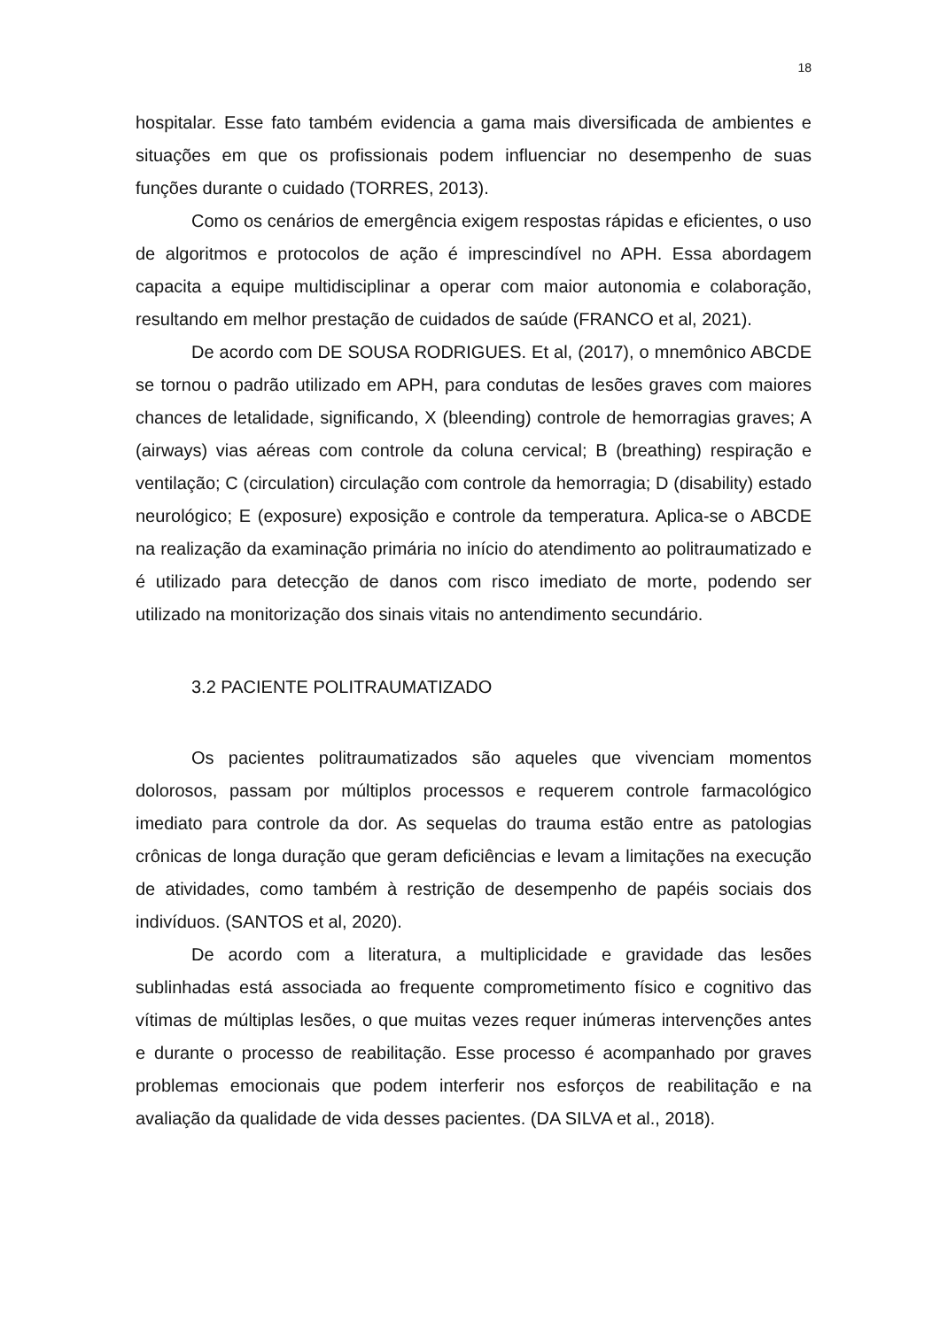18
hospitalar. Esse fato também evidencia a gama mais diversificada de ambientes e situações em que os profissionais podem influenciar no desempenho de suas funções durante o cuidado (TORRES, 2013).
Como os cenários de emergência exigem respostas rápidas e eficientes, o uso de algoritmos e protocolos de ação é imprescindível no APH. Essa abordagem capacita a equipe multidisciplinar a operar com maior autonomia e colaboração, resultando em melhor prestação de cuidados de saúde (FRANCO et al, 2021).
De acordo com DE SOUSA RODRIGUES. Et al, (2017), o mnemônico ABCDE se tornou o padrão utilizado em APH, para condutas de lesões graves com maiores chances de letalidade, significando, X (bleending) controle de hemorragias graves; A (airways) vias aéreas com controle da coluna cervical; B (breathing) respiração e ventilação; C (circulation) circulação com controle da hemorragia; D (disability) estado neurológico; E (exposure) exposição e controle da temperatura. Aplica-se o ABCDE na realização da examinação primária no início do atendimento ao politraumatizado e é utilizado para detecção de danos com risco imediato de morte, podendo ser utilizado na monitorização dos sinais vitais no antendimento secundário.
3.2 PACIENTE POLITRAUMATIZADO
Os pacientes politraumatizados são aqueles que vivenciam momentos dolorosos, passam por múltiplos processos e requerem controle farmacológico imediato para controle da dor. As sequelas do trauma estão entre as patologias crônicas de longa duração que geram deficiências e levam a limitações na execução de atividades, como também à restrição de desempenho de papéis sociais dos indivíduos. (SANTOS et al, 2020).
De acordo com a literatura, a multiplicidade e gravidade das lesões sublinhadas está associada ao frequente comprometimento físico e cognitivo das vítimas de múltiplas lesões, o que muitas vezes requer inúmeras intervenções antes e durante o processo de reabilitação. Esse processo é acompanhado por graves problemas emocionais que podem interferir nos esforços de reabilitação e na avaliação da qualidade de vida desses pacientes. (DA SILVA et al., 2018).